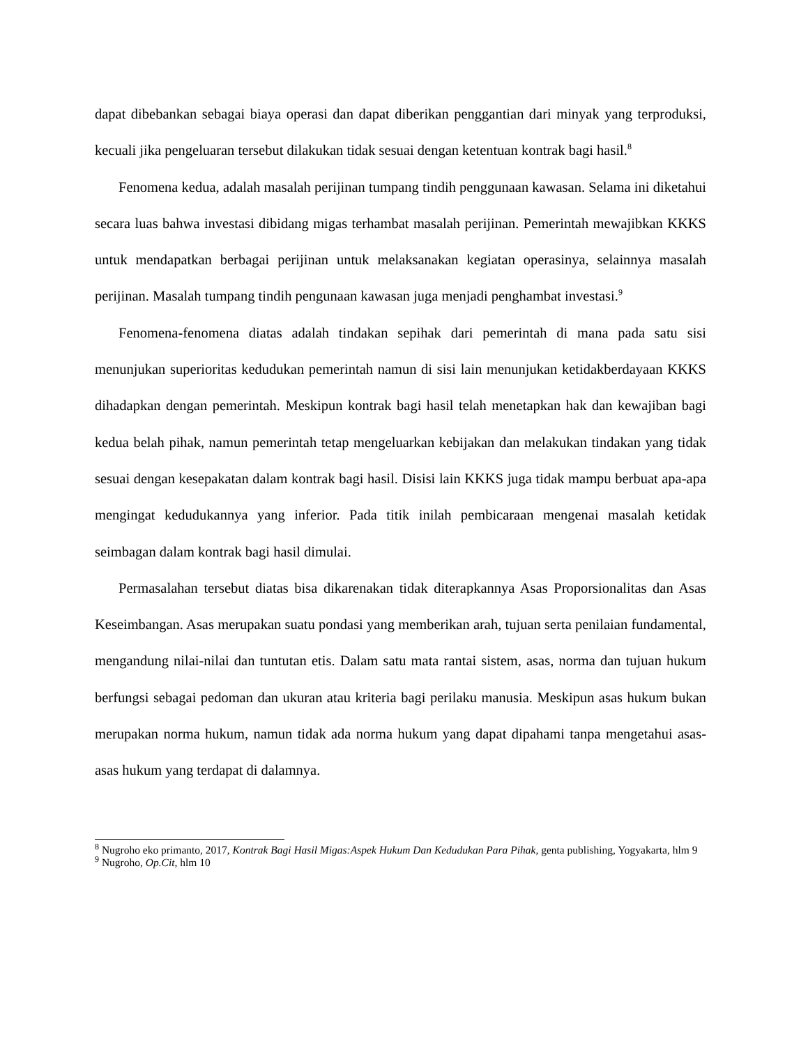dapat dibebankan sebagai biaya operasi dan dapat diberikan penggantian dari minyak yang terproduksi, kecuali jika pengeluaran tersebut dilakukan tidak sesuai dengan ketentuan kontrak bagi hasil.<sup>8</sup>
Fenomena kedua, adalah masalah perijinan tumpang tindih penggunaan kawasan. Selama ini diketahui secara luas bahwa investasi dibidang migas terhambat masalah perijinan. Pemerintah mewajibkan KKKS untuk mendapatkan berbagai perijinan untuk melaksanakan kegiatan operasinya, selainnya masalah perijinan. Masalah tumpang tindih pengunaan kawasan juga menjadi penghambat investasi.<sup>9</sup>
Fenomena-fenomena diatas adalah tindakan sepihak dari pemerintah di mana pada satu sisi menunjukan superioritas kedudukan pemerintah namun di sisi lain menunjukan ketidakberdayaan KKKS dihadapkan dengan pemerintah. Meskipun kontrak bagi hasil telah menetapkan hak dan kewajiban bagi kedua belah pihak, namun pemerintah tetap mengeluarkan kebijakan dan melakukan tindakan yang tidak sesuai dengan kesepakatan dalam kontrak bagi hasil. Disisi lain KKKS juga tidak mampu berbuat apa-apa mengingat kedudukannya yang inferior. Pada titik inilah pembicaraan mengenai masalah ketidak seimbagan dalam kontrak bagi hasil dimulai.
Permasalahan tersebut diatas bisa dikarenakan tidak diterapkannya Asas Proporsionalitas dan Asas Keseimbangan. Asas merupakan suatu pondasi yang memberikan arah, tujuan serta penilaian fundamental, mengandung nilai-nilai dan tuntutan etis. Dalam satu mata rantai sistem, asas, norma dan tujuan hukum berfungsi sebagai pedoman dan ukuran atau kriteria bagi perilaku manusia. Meskipun asas hukum bukan merupakan norma hukum, namun tidak ada norma hukum yang dapat dipahami tanpa mengetahui asas-asas hukum yang terdapat di dalamnya.
<sup>8</sup> Nugroho eko primanto, 2017, Kontrak Bagi Hasil Migas:Aspek Hukum Dan Kedudukan Para Pihak, genta publishing, Yogyakarta, hlm 9
<sup>9</sup> Nugroho, Op.Cit, hlm 10